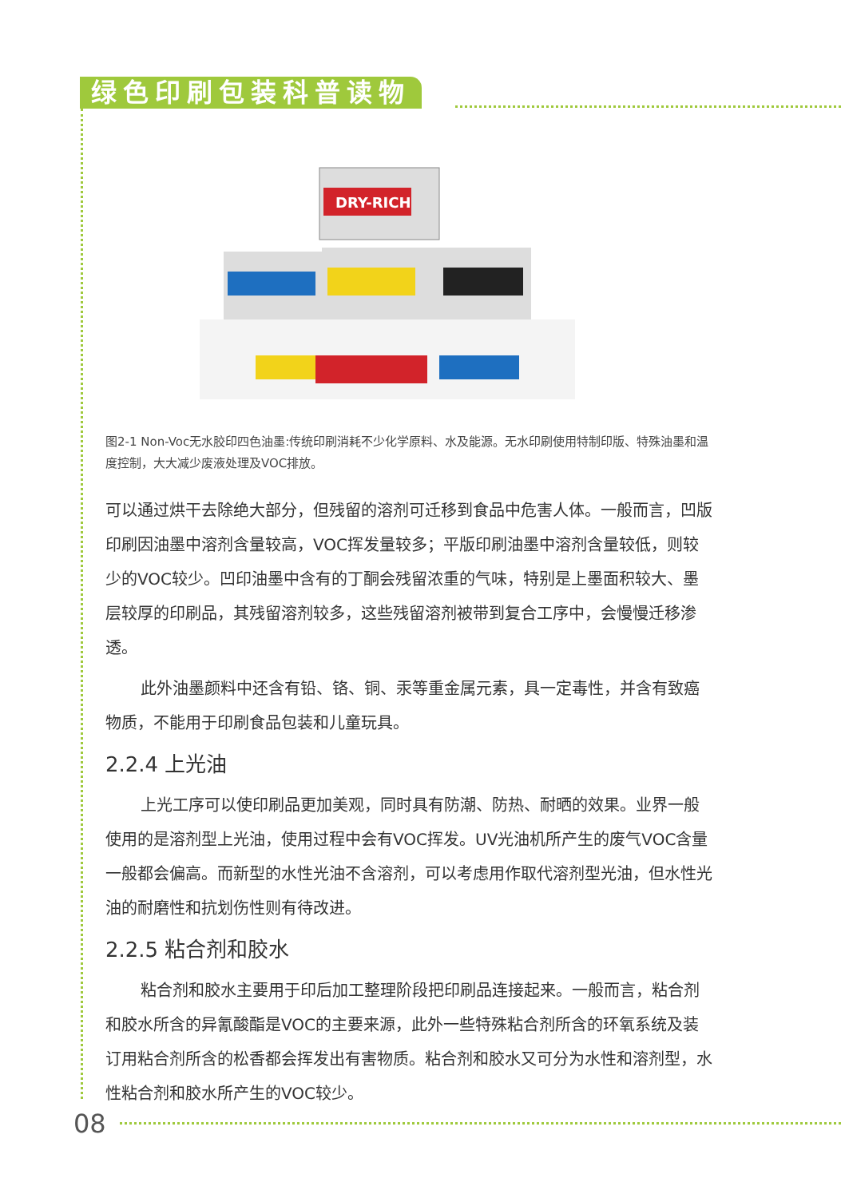绿色印刷包装科普读物
DRY-RICH
图2-1 Non-Voc无水胶印四色油墨:传统印刷消耗不少化学原料、水及能源。无水印刷使用特制印版、特殊油墨和温度控制，大大减少废液处理及VOC排放。
可以通过烘干去除绝大部分，但残留的溶剂可迁移到食品中危害人体。一般而言，凹版印刷因油墨中溶剂含量较高，VOC挥发量较多；平版印刷油墨中溶剂含量较低，则较少的VOC较少。凹印油墨中含有的丁酮会残留浓重的气味，特别是上墨面积较大、墨层较厚的印刷品，其残留溶剂较多，这些残留溶剂被带到复合工序中，会慢慢迁移渗透。
此外油墨颜料中还含有铅、铬、铜、汞等重金属元素，具一定毒性，并含有致癌物质，不能用于印刷食品包装和儿童玩具。
2.2.4 上光油
上光工序可以使印刷品更加美观，同时具有防潮、防热、耐晒的效果。业界一般使用的是溶剂型上光油，使用过程中会有VOC挥发。UV光油机所产生的废气VOC含量一般都会偏高。而新型的水性光油不含溶剂，可以考虑用作取代溶剂型光油，但水性光油的耐磨性和抗划伤性则有待改进。
2.2.5 粘合剂和胶水
粘合剂和胶水主要用于印后加工整理阶段把印刷品连接起来。一般而言，粘合剂和胶水所含的异氰酸酯是VOC的主要来源，此外一些特殊粘合剂所含的环氧系统及装订用粘合剂所含的松香都会挥发出有害物质。粘合剂和胶水又可分为水性和溶剂型，水性粘合剂和胶水所产生的VOC较少。
08